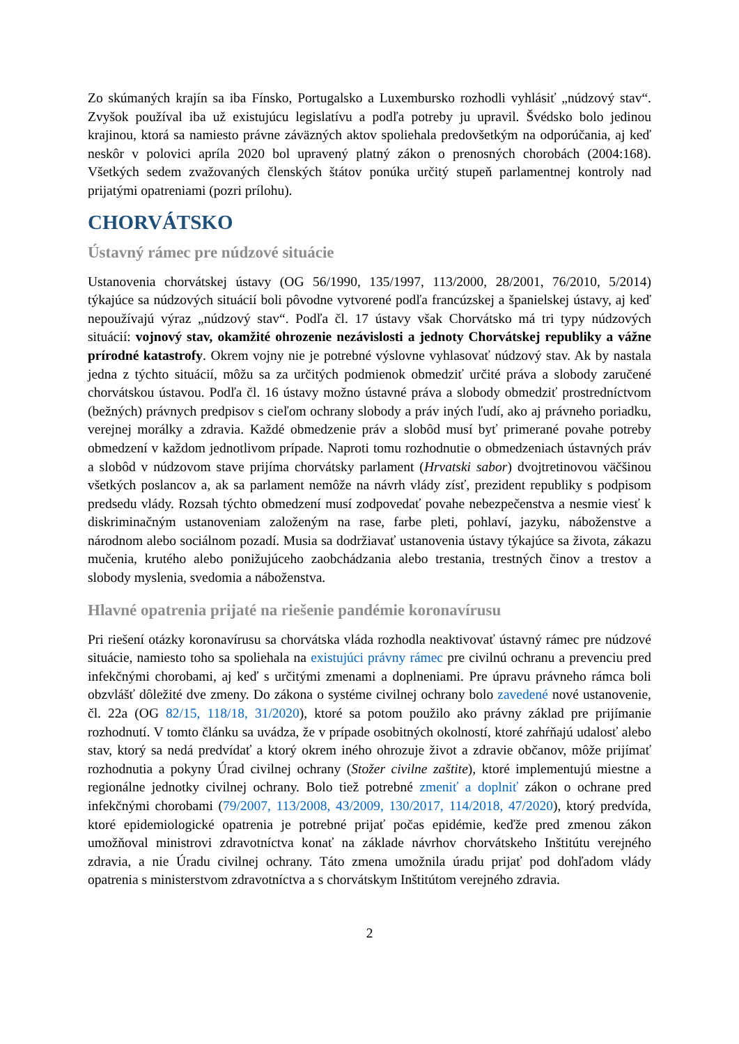Zo skúmaných krajín sa iba Fínsko, Portugalsko a Luxembursko rozhodli vyhlásiť „núdzový stav“. Zvyšok používal iba už existujúcu legislatívu a podľa potreby ju upravil. Švédsko bolo jedinou krajinou, ktorá sa namiesto právne záväzných aktov spoliehala predovšetkým na odporúčania, aj keď neskôr v polovici apríla 2020 bol upravený platný zákon o prenosných chorobách (2004:168). Všetkých sedem zvažovaných členských štátov ponúka určitý stupeň parlamentnej kontroly nad prijatými opatreniami (pozri prílohu).
CHORVÁTSKO
Ústavný rámec pre núdzové situácie
Ustanovenia chorvátskej ústavy (OG 56/1990, 135/1997, 113/2000, 28/2001, 76/2010, 5/2014) týkajúce sa núdzových situácií boli pôvodne vytvorené podľa francúzskej a španielskej ústavy, aj keď nepoužívajú výraz „núdzový stav“. Podľa čl. 17 ústavy však Chorvátsko má tri typy núdzových situácií: vojnový stav, okamžité ohrozenie nezávislosti a jednoty Chorvátskej republiky a vážne prírodné katastrofy. Okrem vojny nie je potrebné výslovne vyhlasovať núdzový stav. Ak by nastala jedna z týchto situácií, môžu sa za určitých podmienok obmedziť určité práva a slobody zaručené chorvátskou ústavou. Podľa čl. 16 ústavy možno ústavné práva a slobody obmedziť prostredníctvom (bežných) právnych predpisov s cieľom ochrany slobody a práv iných ľudí, ako aj právneho poriadku, verejnej morálky a zdravia. Každé obmedzenie práv a slobôd musí byť primerané povahe potreby obmedzení v každom jednotlivom prípade. Naproti tomu rozhodnutie o obmedzeniach ústavných práv a slobôd v núdzovom stave prijíma chorvátsky parlament (Hrvatski sabor) dvojtretinovou väčšinou všetkých poslancov a, ak sa parlament nemôže na návrh vlády zísť, prezident republiky s podpisom predsedu vlády. Rozsah týchto obmedzení musí zodpovedať povahe nebezpečenstva a nesmie viesť k diskriminačným ustanoveniam založeným na rase, farbe pleti, pohlaví, jazyku, náboženstve a národnom alebo sociálnom pozadí. Musia sa dodržiavať ustanovenia ústavy týkajúce sa života, zákazu mučenia, krutého alebo ponižujúceho zaobchádzania alebo trestania, trestných činov a trestov a slobody myslenia, svedomia a náboženstva.
Hlavné opatrenia prijaté na riešenie pandémie koronavírusu
Pri riešení otázky koronavírusu sa chorvátska vláda rozhodla neaktivovať ústavný rámec pre núdzové situácie, namiesto toho sa spoliehala na existujúci právny rámec pre civilnú ochranu a prevenciu pred infekčnými chorobami, aj keď s určitými zmenami a doplneniami. Pre úpravu právneho rámca boli obzvlášť dôležité dve zmeny. Do zákona o systéme civilnej ochrany bolo zavedené nové ustanovenie, čl. 22a (OG 82/15, 118/18, 31/2020), ktoré sa potom použilo ako právny základ pre prijímanie rozhodnutí. V tomto článku sa uvádza, že v prípade osobitných okolností, ktoré zahŕňajú udalosť alebo stav, ktorý sa nedá predvídať a ktorý okrem iného ohrozuje život a zdravie občanov, môže prijímať rozhodnutia a pokyny Úrad civilnej ochrany (Stožer civilne zaštite), ktoré implementujú miestne a regionálne jednotky civilnej ochrany. Bolo tiež potrebné zmeniť a doplniť zákon o ochrane pred infekčnými chorobami (79/2007, 113/2008, 43/2009, 130/2017, 114/2018, 47/2020), ktorý predvída, ktoré epidemiologické opatrenia je potrebné prijať počas epidémie, keďže pred zmenou zákon umožňoval ministrovi zdravotníctva konať na základe návrhov chorvátskeho Inštitútu verejného zdravia, a nie Úradu civilnej ochrany. Táto zmena umožnila úradu prijať pod dohľadom vlády opatrenia s ministerstvom zdravotníctva a s chorvátskym Inštitútom verejného zdravia.
2